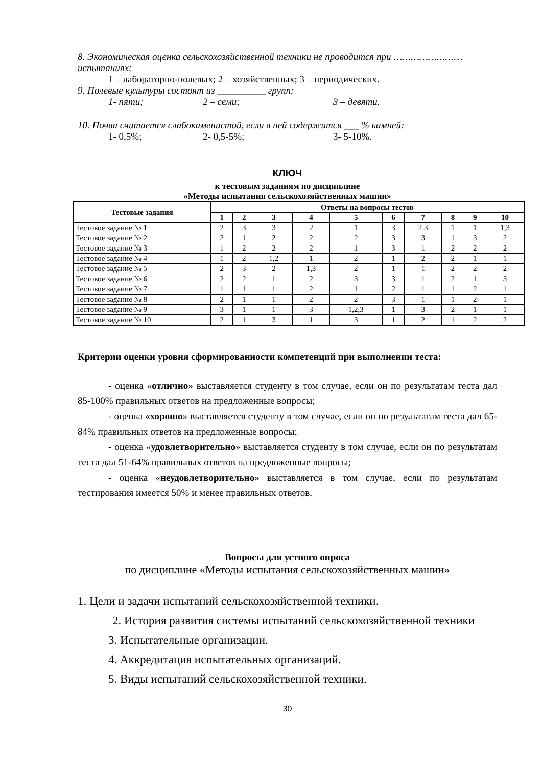8. Экономическая оценка сельскохозяйственной техники не проводится при …………………… испытаниях:
1 – лабораторно-полевых; 2 – хозяйственных; 3 – периодических.
9. Полевые культуры состоят из __________ групп:
1- пяти; 2 – семи; 3 – девяти.
10. Почва считается слабокаменистой, если в ней содержится ___ % камней:
1- 0,5%; 2- 0,5-5%; 3- 5-10%.
КЛЮЧ
к тестовым заданиям по дисциплине
«Методы испытания сельскохозяйственных машин»
| Тестовые задания | Ответы на вопросы тестов | | | | | | | | | |
| --- | --- | --- | --- | --- | --- | --- | --- | --- | --- | --- |
| | 1 | 2 | 3 | 4 | 5 | 6 | 7 | 8 | 9 | 10 |
| Тестовое задание № 1 | 2 | 3 | 3 | 2 | 1 | 3 | 2,3 | 1 | 1 | 1,3 |
| Тестовое задание № 2 | 2 | 1 | 2 | 2 | 2 | 3 | 3 | 1 | 3 | 2 |
| Тестовое задание № 3 | 1 | 2 | 2 | 2 | 1 | 3 | 1 | 2 | 2 | 2 |
| Тестовое задание № 4 | 1 | 2 | 1,2 | 1 | 2 | 1 | 2 | 2 | 1 | 1 |
| Тестовое задание № 5 | 2 | 3 | 2 | 1,3 | 2 | 1 | 1 | 2 | 2 | 2 |
| Тестовое задание № 6 | 2 | 2 | 1 | 2 | 3 | 3 | 1 | 2 | 1 | 3 |
| Тестовое задание № 7 | 1 | 1 | 1 | 2 | 1 | 2 | 1 | 1 | 2 | 1 |
| Тестовое задание № 8 | 2 | 1 | 1 | 2 | 2 | 3 | 1 | 1 | 2 | 1 |
| Тестовое задание № 9 | 3 | 1 | 1 | 3 | 1,2,3 | 1 | 3 | 2 | 1 | 1 |
| Тестовое задание № 10 | 2 | 1 | 3 | 1 | 3 | 1 | 2 | 1 | 2 | 2 |
Критерии оценки уровня сформированности компетенций при выполнении теста:
- оценка «отлично» выставляется студенту в том случае, если он по результатам теста дал 85-100% правильных ответов на предложенные вопросы;
- оценка «хорошо» выставляется студенту в том случае, если он по результатам теста дал 65-84% правильных ответов на предложенные вопросы;
- оценка «удовлетворительно» выставляется студенту в том случае, если он по результатам теста дал 51-64% правильных ответов на предложенные вопросы;
- оценка «неудовлетворительно» выставляется в том случае, если по результатам тестирования имеется 50% и менее правильных ответов.
Вопросы для устного опроса
по дисциплине «Методы испытания сельскохозяйственных машин»
1. Цели и задачи испытаний сельскохозяйственной техники.
2. История развития системы испытаний сельскохозяйственной техники
3. Испытательные организации.
4. Аккредитация испытательных организаций.
5. Виды испытаний сельскохозяйственной техники.
30